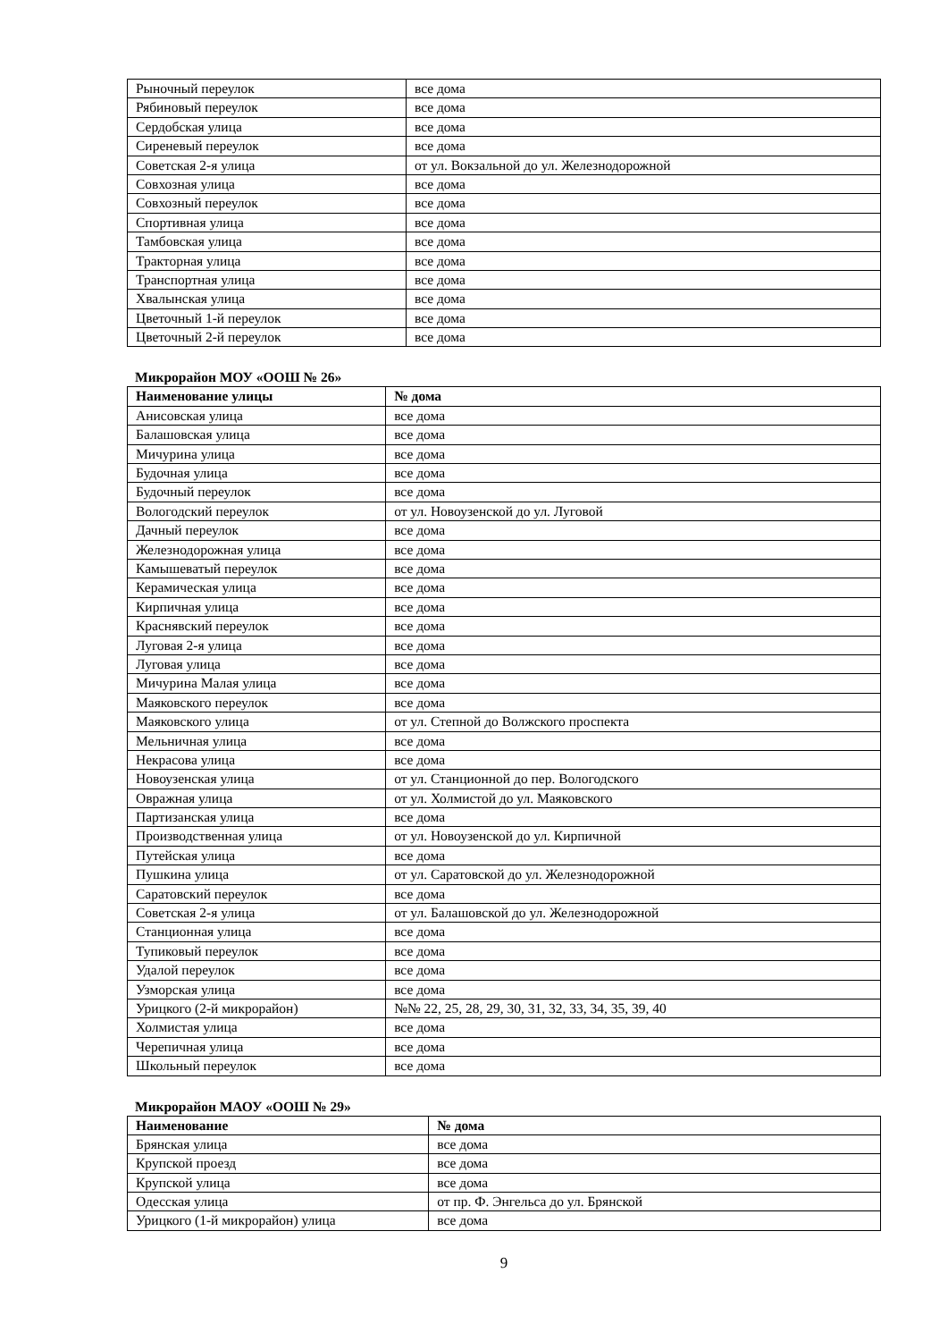| Рыночный переулок | все дома |
| Рябиновый переулок | все дома |
| Сердобская улица | все дома |
| Сиреневый переулок | все дома |
| Советская 2-я улица | от ул. Вокзальной до ул. Железнодорожной |
| Совхозная улица | все дома |
| Совхозный переулок | все дома |
| Спортивная улица | все дома |
| Тамбовская улица | все дома |
| Тракторная улица | все дома |
| Транспортная улица | все дома |
| Хвалынская улица | все дома |
| Цветочный 1-й переулок | все дома |
| Цветочный 2-й переулок | все дома |
Микрорайон МОУ «ООШ № 26»
| Наименование улицы | № дома |
| --- | --- |
| Анисовская улица | все дома |
| Балашовская улица | все дома |
| Мичурина улица | все дома |
| Будочная улица | все дома |
| Будочный переулок | все дома |
| Вологодский переулок | от ул. Новоузенской до ул. Луговой |
| Дачный переулок | все дома |
| Железнодорожная улица | все дома |
| Камышеватый переулок | все дома |
| Керамическая улица | все дома |
| Кирпичная улица | все дома |
| Краснявский переулок | все дома |
| Луговая 2-я улица | все дома |
| Луговая улица | все дома |
| Мичурина Малая улица | все дома |
| Маяковского переулок | все дома |
| Маяковского улица | от ул. Степной до Волжского проспекта |
| Мельничная улица | все дома |
| Некрасова улица | все дома |
| Новоузенская улица | от ул. Станционной до пер. Вологодского |
| Овражная улица | от ул. Холмистой до ул. Маяковского |
| Партизанская улица | все дома |
| Производственная улица | от ул. Новоузенской до ул. Кирпичной |
| Путейская улица | все дома |
| Пушкина улица | от ул. Саратовской до ул. Железнодорожной |
| Саратовский переулок | все дома |
| Советская 2-я улица | от ул. Балашовской до ул. Железнодорожной |
| Станционная улица | все дома |
| Тупиковый переулок | все дома |
| Удалой переулок | все дома |
| Узморская улица | все дома |
| Урицкого (2-й микрорайон) | №№ 22, 25, 28, 29, 30, 31, 32, 33, 34, 35, 39, 40 |
| Холмистая улица | все дома |
| Черепичная улица | все дома |
| Школьный переулок | все дома |
Микрорайон МАОУ «ООШ № 29»
| Наименование | № дома |
| --- | --- |
| Брянская улица | все дома |
| Крупской проезд | все дома |
| Крупской улица | все дома |
| Одесская улица | от пр. Ф. Энгельса до ул. Брянской |
| Урицкого (1-й микрорайон) улица | все дома |
9